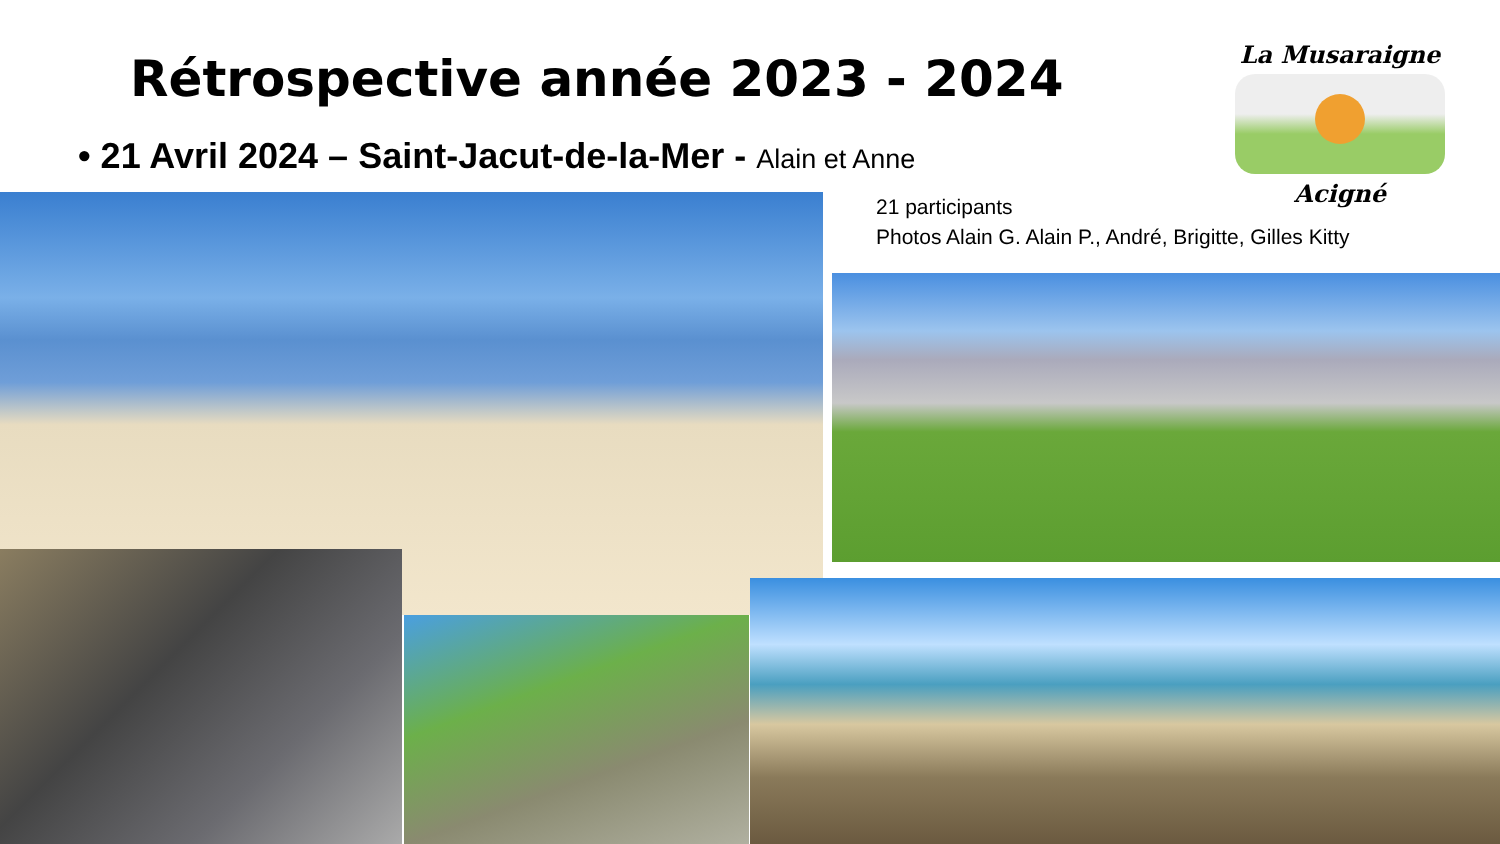Rétrospective année 2023 - 2024
• 21 Avril 2024 – Saint-Jacut-de-la-Mer - Alain et Anne
La Musaraigne
Acigné
21 participants
Photos Alain G. Alain P., André, Brigitte, Gilles Kitty